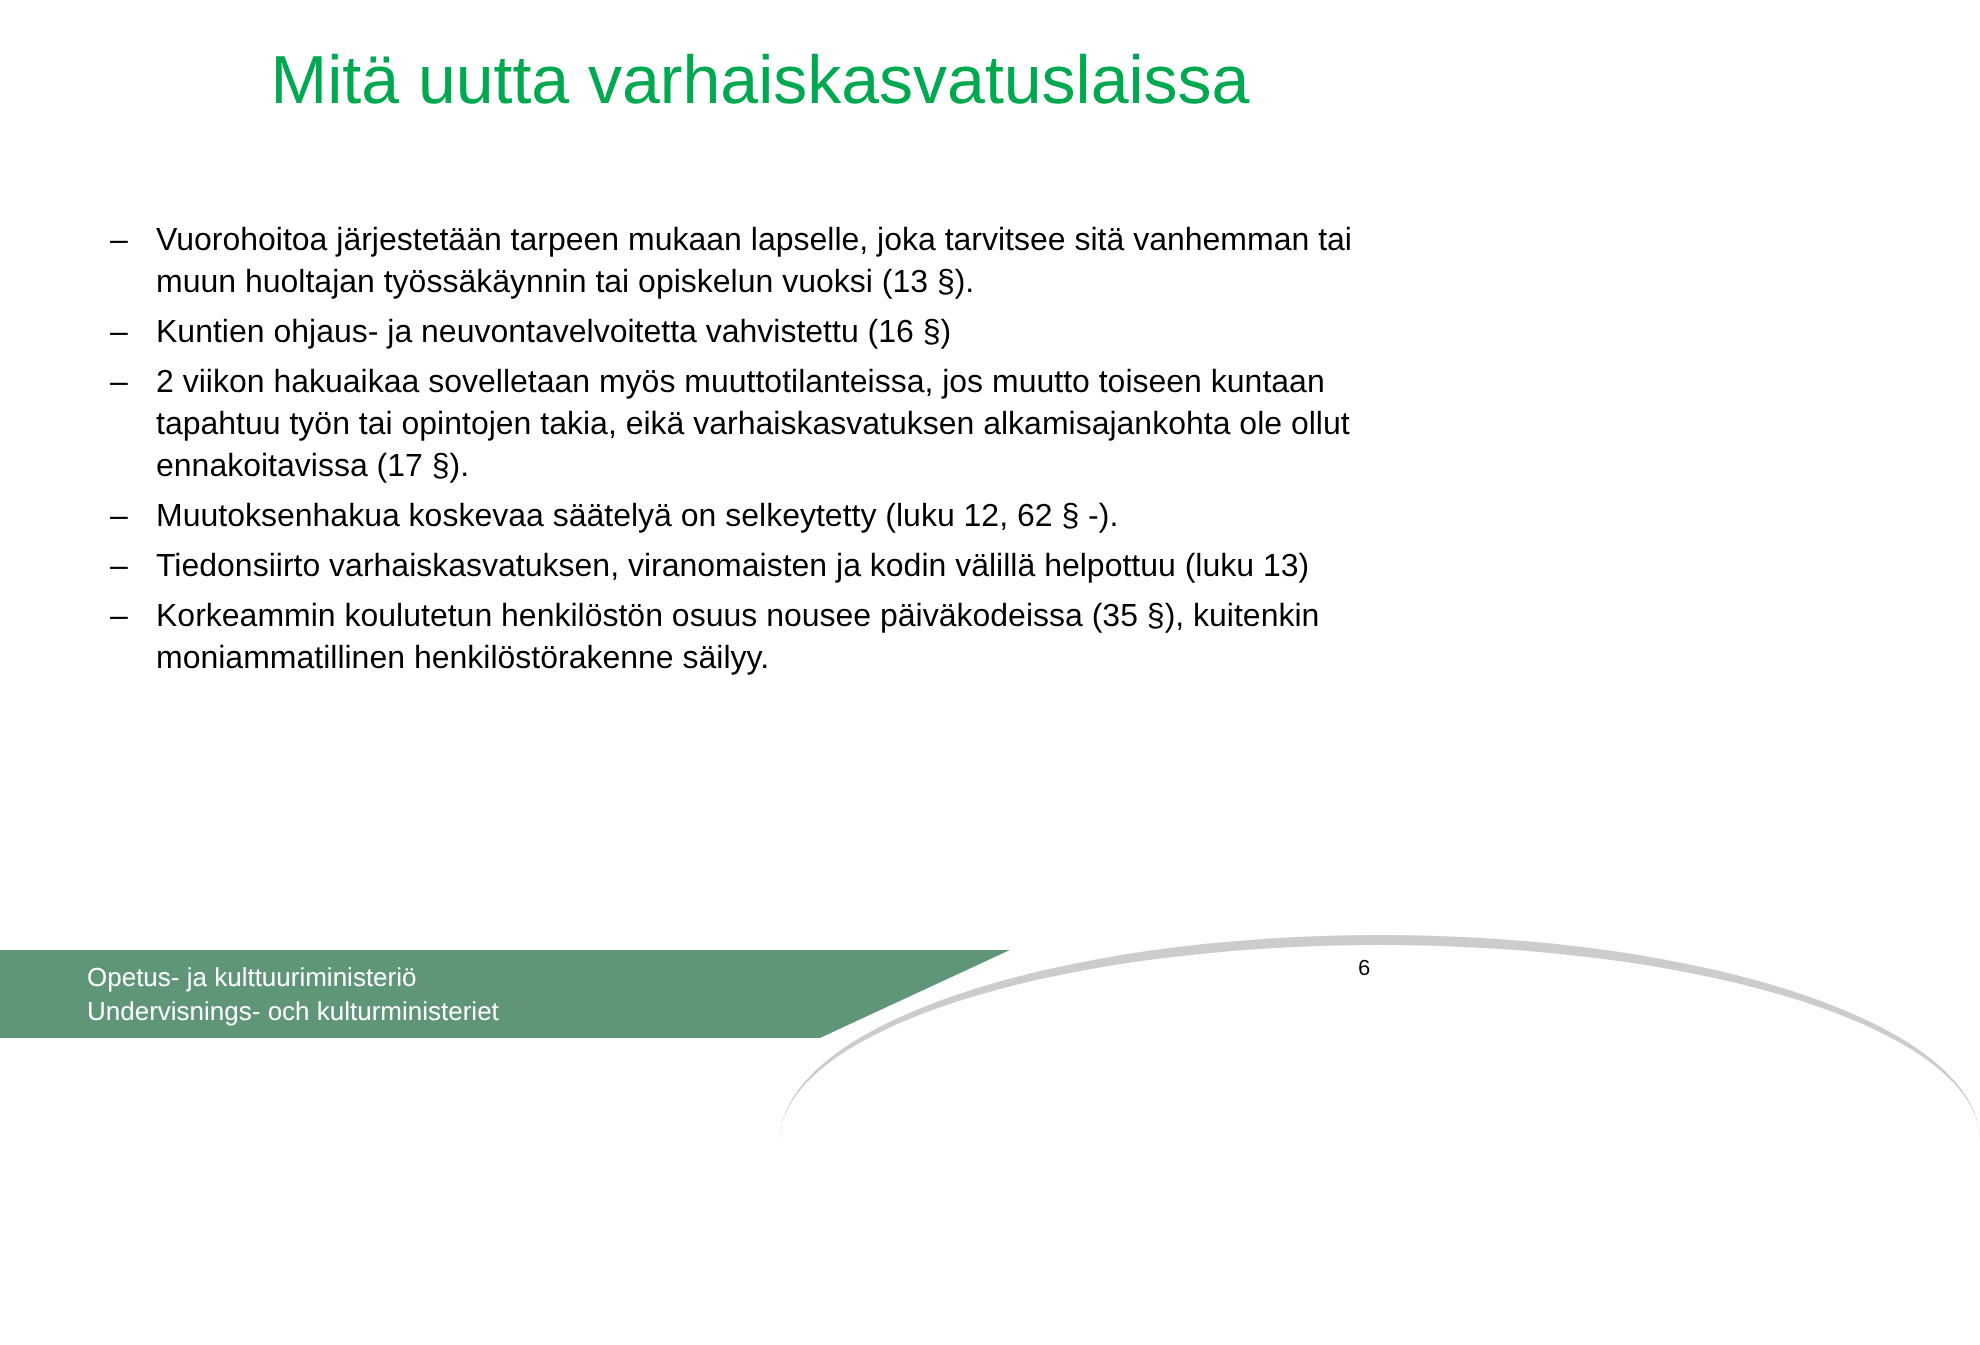Mitä uutta varhaiskasvatuslaissa
– Vuorohoitoa järjestetään tarpeen mukaan lapselle, joka tarvitsee sitä vanhemman tai muun huoltajan työssäkäynnin tai opiskelun vuoksi (13 §).
– Kuntien ohjaus- ja neuvontavelvoitetta vahvistettu (16 §)
– 2 viikon hakuaikaa sovelletaan myös muuttotilanteissa, jos muutto toiseen kuntaan tapahtuu työn tai opintojen takia, eikä varhaiskasvatuksen alkamisajankohta ole ollut ennakoitavissa (17 §).
– Muutoksenhakua koskevaa säätelyä on selkeytetty (luku 12, 62 § -).
– Tiedonsiirto varhaiskasvatuksen, viranomaisten ja kodin välillä helpottuu (luku 13)
– Korkeammin koulutetun henkilöstön osuus nousee päiväkodeissa (35 §), kuitenkin moniammatillinen henkilöstörakenne säilyy.
Opetus- ja kulttuuriministeriö
Undervisnings- och kulturministeriet
6